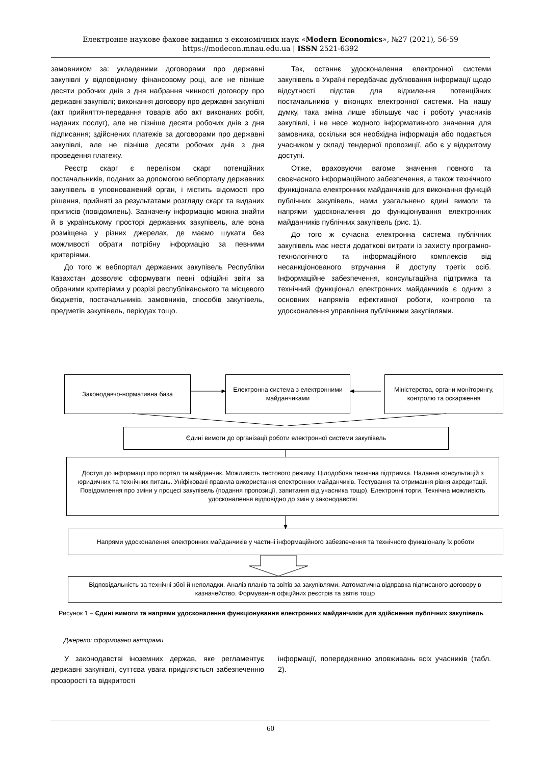Електронне наукове фахове видання з економічних наук «Modern Economics», №27 (2021), 56-59
https://modecon.mnau.edu.ua | ISSN 2521-6392
замовником за: укладеними договорами про державні закупівлі у відповідному фінансовому році, але не пізніше десяти робочих днів з дня набрання чинності договору про державні закупівлі; виконання договору про державні закупівлі (акт прийняття-передання товарів або акт виконаних робіт, наданих послуг), але не пізніше десяти робочих днів з дня підписання; здійснених платежів за договорами про державні закупівлі, але не пізніше десяти робочих днів з дня проведення платежу.
Реєстр скарг є переліком скарг потенційних постачальників, поданих за допомогою вебпорталу державних закупівель в уповноважений орган, і містить відомості про рішення, прийняті за результатами розгляду скарг та виданих приписів (повідомлень). Зазначену інформацію можна знайти й в українському просторі державних закупівель, але вона розміщена у різних джерелах, де маємо шукати без можливості обрати потрібну інформацію за певними критеріями.
До того ж вебпортал державних закупівель Республіки Казахстан дозволяє сформувати певні офіційні звіти за обраними критеріями у розрізі республіканського та місцевого бюджетів, постачальників, замовників, способів закупівель, предметів закупівель, періодах тощо.
Так, останнє удосконалення електронної системи закупівель в Україні передбачає дублювання інформації щодо відсутності підстав для відхилення потенційних постачальників у віконцях електронної системи. На нашу думку, така зміна лише збільшує час і роботу учасників закупівлі, і не несе жодного інформативного значення для замовника, оскільки вся необхідна інформація або подається учасником у складі тендерної пропозиції, або є у відкритому доступі.
Отже, враховуючи вагоме значення повного та своєчасного інформаційного забезпечення, а також технічного функціонала електронних майданчиків для виконання функцій публічних закупівель, нами узагальнено єдині вимоги та напрями удосконалення до функціонування електронних майданчиків публічних закупівель (рис. 1).
До того ж сучасна електронна система публічних закупівель має нести додаткові витрати із захисту програмно-технологічного та інформаційного комплексів від несанкціонованого втручання й доступу третіх осіб. Інформаційне забезпечення, консультаційна підтримка та технічний функціонал електронних майданчиків є одним з основних напрямів ефективної роботи, контролю та удосконалення управління публічними закупівлями.
Законодавчо-нормативна база
Електронна система з електронними майданчиками
Міністерства, органи моніторингу, контролю та оскарження
Єдині вимоги до організації роботи електронної системи закупівель
Доступ до інформації про портал та майданчик. Можливість тестового режиму. Цілодобова технічна підтримка. Надання консультацій з юридичних та технічних питань. Уніфіковані правила використання електронних майданчиків. Тестування та отримання рівня акредитації. Повідомлення про зміни у процесі закупівель (подання пропозиції, запитання від учасника тощо). Електронні торги. Технічна можливість удосконалення відповідно до змін у законодавстві
Напрями удосконалення електронних майданчиків у частині інформаційного забезпечення та технічного функціоналу їх роботи
Відповідальність за технічні збої й неполадки. Аналіз планів та звітів за закупівлями. Автоматична відправка підписаного договору в казначейство. Формування офіційних реєстрів та звітів тощо
Рисунок 1 – Єдині вимоги та напрями удосконалення функціонування електронних майданчиків для здійснення публічних закупівель
Джерело: сформовано авторами
У законодавстві іноземних держав, яке регламентує державні закупівлі, суттєва увага приділяється забезпеченню прозорості та відкритості
інформації, попередженню зловживань всіх учасників (табл. 2).
60